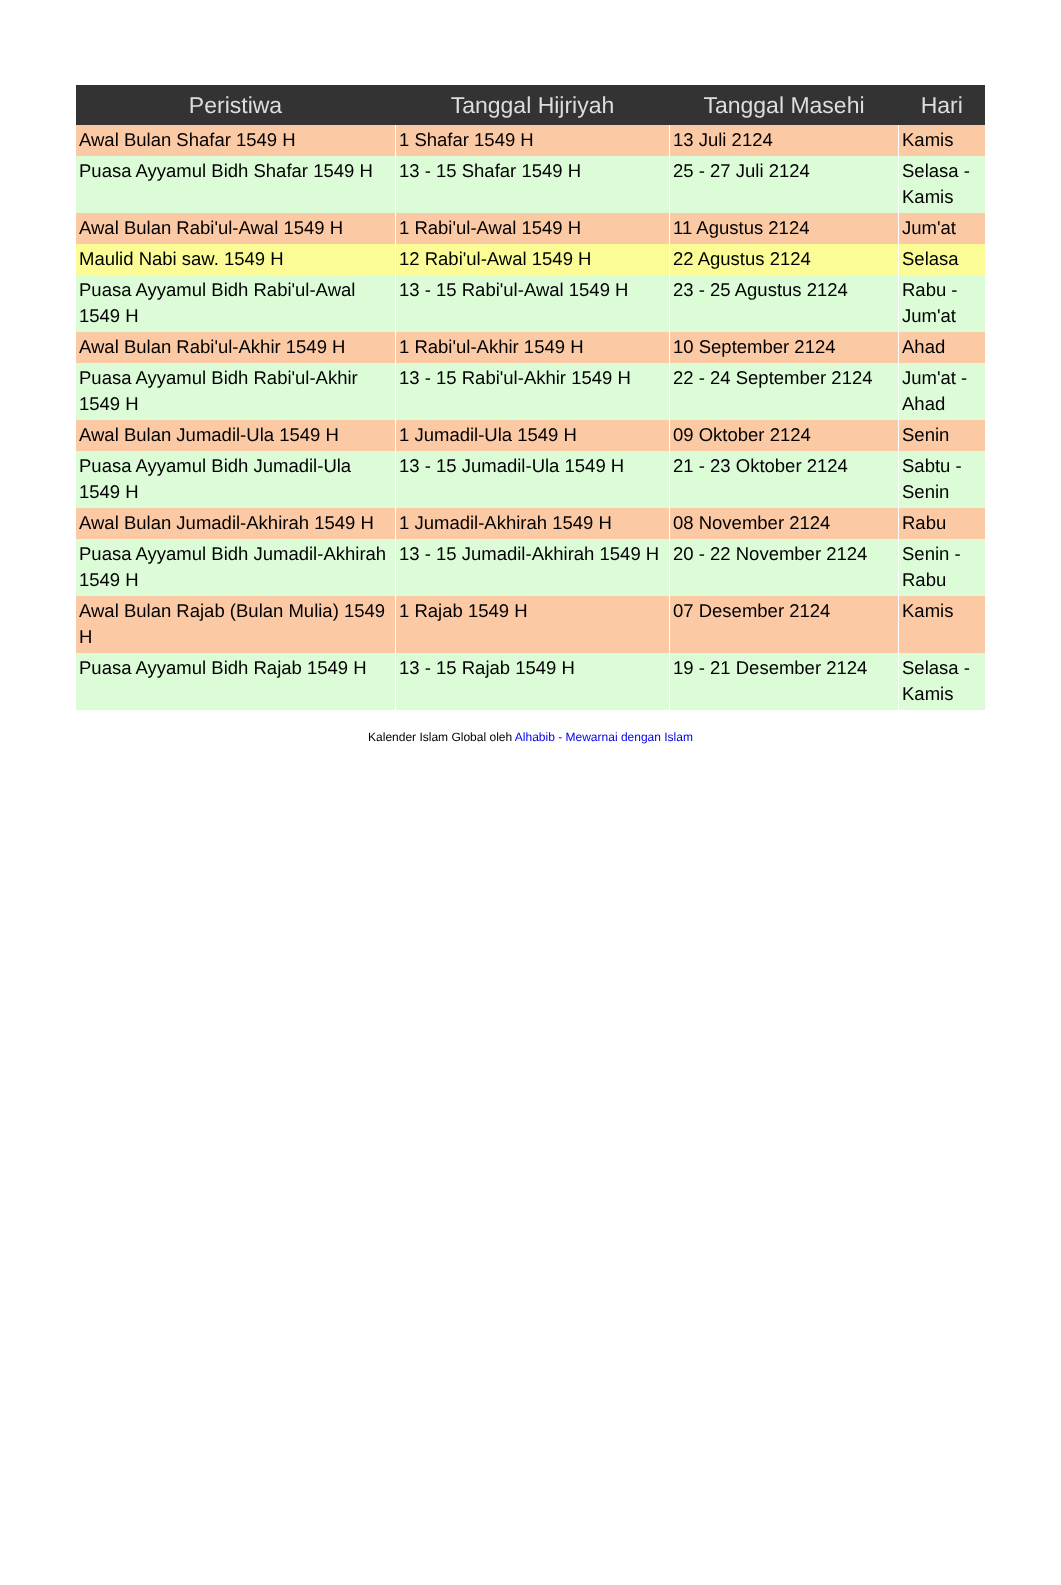| Peristiwa | Tanggal Hijriyah | Tanggal Masehi | Hari |
| --- | --- | --- | --- |
| Awal Bulan Shafar 1549 H | 1 Shafar 1549 H | 13 Juli 2124 | Kamis |
| Puasa Ayyamul Bidh Shafar 1549 H | 13 - 15 Shafar 1549 H | 25 - 27 Juli 2124 | Selasa - Kamis |
| Awal Bulan Rabi'ul-Awal 1549 H | 1 Rabi'ul-Awal 1549 H | 11 Agustus 2124 | Jum'at |
| Maulid Nabi saw. 1549 H | 12 Rabi'ul-Awal 1549 H | 22 Agustus 2124 | Selasa |
| Puasa Ayyamul Bidh Rabi'ul-Awal 1549 H | 13 - 15 Rabi'ul-Awal 1549 H | 23 - 25 Agustus 2124 | Rabu - Jum'at |
| Awal Bulan Rabi'ul-Akhir 1549 H | 1 Rabi'ul-Akhir 1549 H | 10 September 2124 | Ahad |
| Puasa Ayyamul Bidh Rabi'ul-Akhir 1549 H | 13 - 15 Rabi'ul-Akhir 1549 H | 22 - 24 September 2124 | Jum'at - Ahad |
| Awal Bulan Jumadil-Ula 1549 H | 1 Jumadil-Ula 1549 H | 09 Oktober 2124 | Senin |
| Puasa Ayyamul Bidh Jumadil-Ula 1549 H | 13 - 15 Jumadil-Ula 1549 H | 21 - 23 Oktober 2124 | Sabtu - Senin |
| Awal Bulan Jumadil-Akhirah 1549 H | 1 Jumadil-Akhirah 1549 H | 08 November 2124 | Rabu |
| Puasa Ayyamul Bidh Jumadil-Akhirah 1549 H | 13 - 15 Jumadil-Akhirah 1549 H | 20 - 22 November 2124 | Senin - Rabu |
| Awal Bulan Rajab (Bulan Mulia) 1549 H | 1 Rajab 1549 H | 07 Desember 2124 | Kamis |
| Puasa Ayyamul Bidh Rajab 1549 H | 13 - 15 Rajab 1549 H | 19 - 21 Desember 2124 | Selasa - Kamis |
Kalender Islam Global oleh Alhabib - Mewarnai dengan Islam